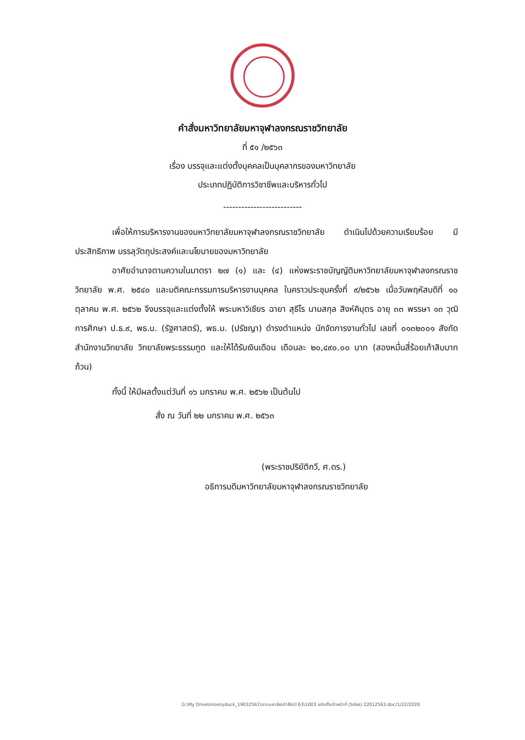คำสั่งมหาวิทยาลัยมหาจุฬาลงกรณราชวิทยาลัย
ที่ ๕๑ /๒๕๖๓
เรื่อง บรรจุและแต่งตั้งบุคคลเป็นบุคลากรของมหาวิทยาลัย
ประเภทปฏิบัติการวิชาชีพและบริหารทั่วไป
--------------------------
เพื่อให้การบริหารงานของมหาวิทยาลัยมหาจุฬาลงกรณราชวิทยาลัย ดำเนินไปด้วยความเรียบร้อย มีประสิทธิภาพ บรรลุวัตถุประสงค์และนโยบายของมหาวิทยาลัย
อาศัยอำนาจตามความในมาตรา ๒๗ (๑) และ (๔) แห่งพระราชบัญญัติมหาวิทยาลัยมหาจุฬาลงกรณราชวิทยาลัย พ.ศ. ๒๕๔๐ และมติคณะกรรมการบริหารงานบุคคล ในคราวประชุมครั้งที่ ๙/๒๕๖๒ เมื่อวันพฤหัสบดีที่ ๑๐ ตุลาคม พ.ศ. ๒๕๖๒ จึงบรรจุและแต่งตั้งให้ พระมหาวิเชียร ฉายา สุธีโร นามสกุล สิงห์คิบุตร อายุ ๓๓ พรรษา ๑๓ วุฒิการศึกษา ป.ธ.๙, พธ.บ. (รัฐศาสตร์), พธ.ม. (ปรัชญา) ดำรงตำแหน่ง นักจัดการงานทั่วไป เลขที่ ๐๑๓๒๐๐๑ สังกัด สำนักงานวิทยาลัย วิทยาลัยพระธรรมทูต และให้ได้รับเงินเดือน เดือนละ ๒๐,๔๙๐.๐๐ บาท (สองหมื่นสี่ร้อยเก้าสิบบาทถ้วน)
ทั้งนี้ ให้มีผลตั้งแต่วันที่ ๑๖ มกราคม พ.ศ. ๒๕๖๒ เป็นต้นไป
สั่ง ณ วันที่ ๒๒ มกราคม พ.ศ. ๒๕๖๓
(พระราชปริยัติกวี, ศ.ดร.)
อธิการบดีมหาวิทยาลัยมหาจุฬาลงกรณราชวิทยาลัย
G:\My Drive\moonyduck_19032561\งานมหาลัย\คำสั่ง\ปี 63\1003 แต่งตั้งเจ้าหน้าที่ (วิเชียร) 22012563.doc/1/22/2020